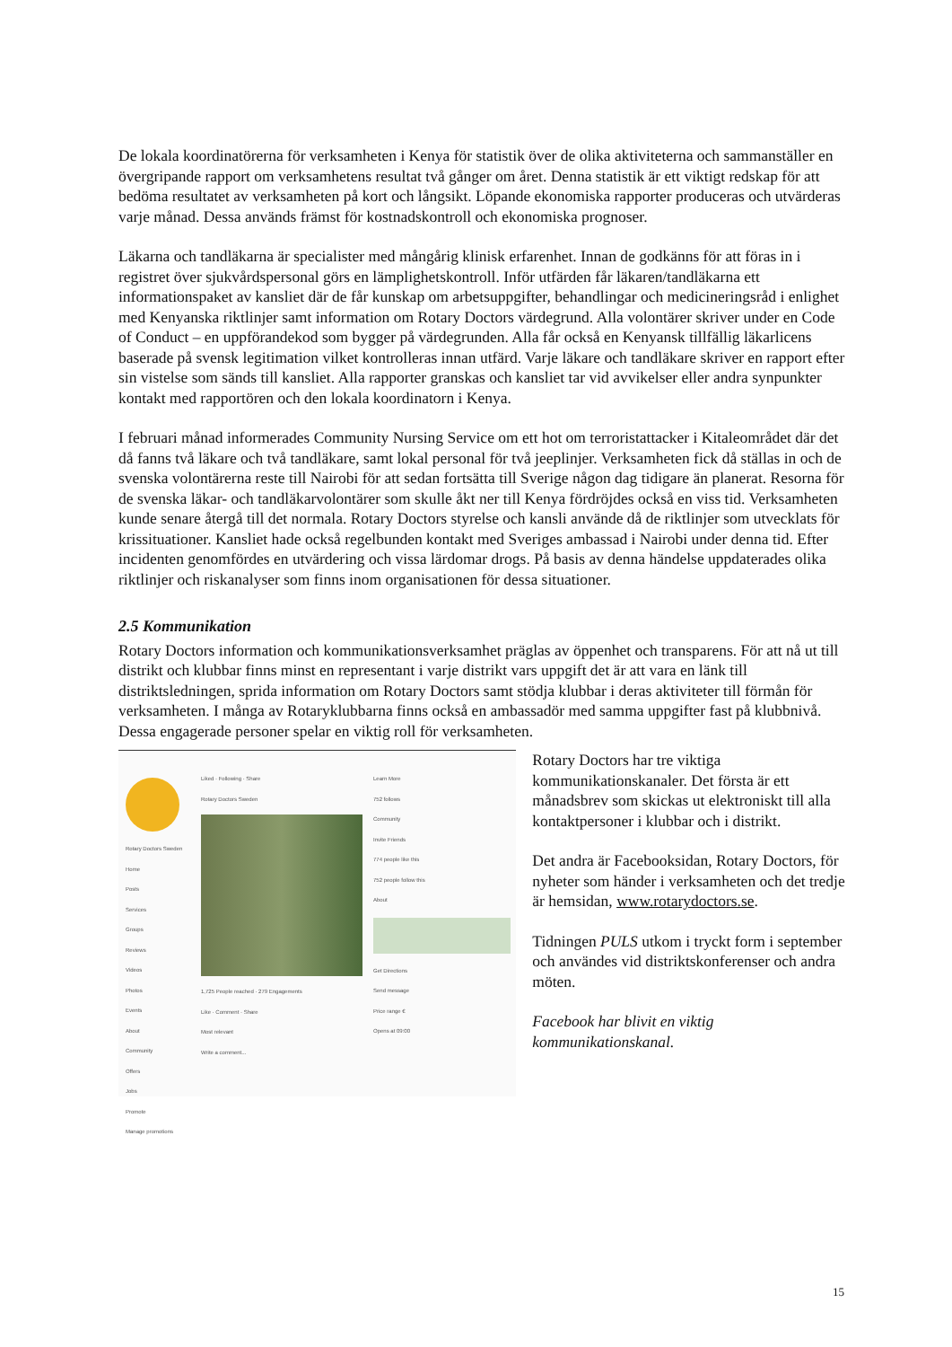De lokala koordinatörerna för verksamheten i Kenya för statistik över de olika aktiviteterna och sammanställer en övergripande rapport om verksamhetens resultat två gånger om året. Denna statistik är ett viktigt redskap för att bedöma resultatet av verksamheten på kort och långsikt. Löpande ekonomiska rapporter produceras och utvärderas varje månad. Dessa används främst för kostnadskontroll och ekonomiska prognoser.
Läkarna och tandläkarna är specialister med mångårig klinisk erfarenhet. Innan de godkänns för att föras in i registret över sjukvårdspersonal görs en lämplighetskontroll. Inför utfärden får läkaren/tandläkarna ett informationspaket av kansliet där de får kunskap om arbetsuppgifter, behandlingar och medicineringsråd i enlighet med Kenyanska riktlinjer samt information om Rotary Doctors värdegrund. Alla volontärer skriver under en Code of Conduct – en uppförandekod som bygger på värdegrunden. Alla får också en Kenyansk tillfällig läkarlicens baserade på svensk legitimation vilket kontrolleras innan utfärd. Varje läkare och tandläkare skriver en rapport efter sin vistelse som sänds till kansliet. Alla rapporter granskas och kansliet tar vid avvikelser eller andra synpunkter kontakt med rapportören och den lokala koordinatorn i Kenya.
I februari månad informerades Community Nursing Service om ett hot om terroristattacker i Kitaleområdet där det då fanns två läkare och två tandläkare, samt lokal personal för två jeeplinjer. Verksamheten fick då ställas in och de svenska volontärerna reste till Nairobi för att sedan fortsätta till Sverige någon dag tidigare än planerat. Resorna för de svenska läkar- och tandläkarvolontärer som skulle åkt ner till Kenya fördröjdes också en viss tid. Verksamheten kunde senare återgå till det normala. Rotary Doctors styrelse och kansli använde då de riktlinjer som utvecklats för krissituationer. Kansliet hade också regelbunden kontakt med Sveriges ambassad i Nairobi under denna tid. Efter incidenten genomfördes en utvärdering och vissa lärdomar drogs. På basis av denna händelse uppdaterades olika riktlinjer och riskanalyser som finns inom organisationen för dessa situationer.
2.5 Kommunikation
Rotary Doctors information och kommunikationsverksamhet präglas av öppenhet och transparens. För att nå ut till distrikt och klubbar finns minst en representant i varje distrikt vars uppgift det är att vara en länk till distriktsledningen, sprida information om Rotary Doctors samt stödja klubbar i deras aktiviteter till förmån för verksamheten. I många av Rotaryklubbarna finns också en ambassadör med samma uppgifter fast på klubbnivå. Dessa engagerade personer spelar en viktig roll för verksamheten.
Rotary Doctors Sweden
Home
Posts
Services
Groups
Reviews
Videos
Photos
Events
About
Community
Offers
Jobs
Promote
Manage promotions
Liked · Following · Share
Rotary Doctors Sweden
1,725 People reached · 279 Engagements
Like · Comment · Share
Most relevant
Write a comment...
Learn More
752 follows
Community
Invite Friends
774 people like this
752 people follow this
About
Get Directions
Send message
Price range €
Opens at 09:00
Rotary Doctors har tre viktiga kommunikationskanaler. Det första är ett månadsbrev som skickas ut elektroniskt till alla kontaktpersoner i klubbar och i distrikt.
Det andra är Facebooksidan, Rotary Doctors, för nyheter som händer i verksamheten och det tredje är hemsidan, www.rotarydoctors.se.
Tidningen PULS utkom i tryckt form i september och användes vid distriktskonferenser och andra möten.
Facebook har blivit en viktig kommunikationskanal.
15